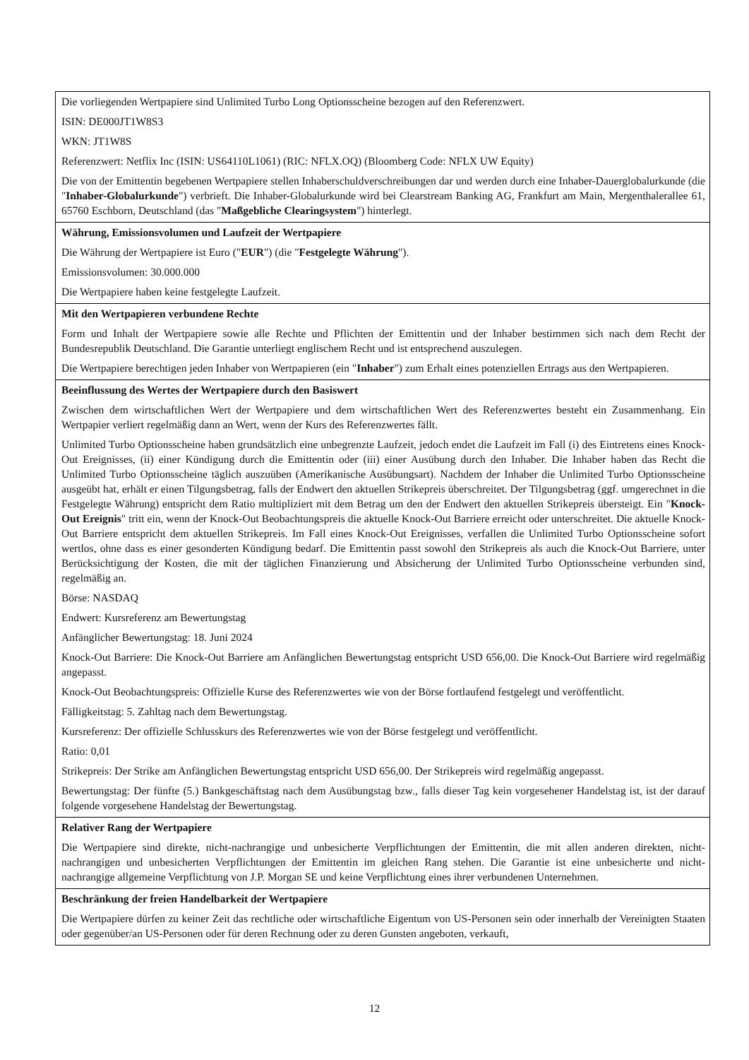Die vorliegenden Wertpapiere sind Unlimited Turbo Long Optionsscheine bezogen auf den Referenzwert.
ISIN: DE000JT1W8S3
WKN: JT1W8S
Referenzwert: Netflix Inc (ISIN: US64110L1061) (RIC: NFLX.OQ) (Bloomberg Code: NFLX UW Equity)
Die von der Emittentin begebenen Wertpapiere stellen Inhaberschuldverschreibungen dar und werden durch eine Inhaber-Dauerglobalurkunde (die "Inhaber-Globalurkunde") verbrieft. Die Inhaber-Globalurkunde wird bei Clearstream Banking AG, Frankfurt am Main, Mergenthalerallee 61, 65760 Eschborn, Deutschland (das "Maßgebliche Clearingsystem") hinterlegt.
Währung, Emissionsvolumen und Laufzeit der Wertpapiere
Die Währung der Wertpapiere ist Euro ("EUR") (die "Festgelegte Währung").
Emissionsvolumen: 30.000.000
Die Wertpapiere haben keine festgelegte Laufzeit.
Mit den Wertpapieren verbundene Rechte
Form und Inhalt der Wertpapiere sowie alle Rechte und Pflichten der Emittentin und der Inhaber bestimmen sich nach dem Recht der Bundesrepublik Deutschland. Die Garantie unterliegt englischem Recht und ist entsprechend auszulegen.
Die Wertpapiere berechtigen jeden Inhaber von Wertpapieren (ein "Inhaber") zum Erhalt eines potenziellen Ertrags aus den Wertpapieren.
Beeinflussung des Wertes der Wertpapiere durch den Basiswert
Zwischen dem wirtschaftlichen Wert der Wertpapiere und dem wirtschaftlichen Wert des Referenzwertes besteht ein Zusammenhang. Ein Wertpapier verliert regelmäßig dann an Wert, wenn der Kurs des Referenzwertes fällt.
Unlimited Turbo Optionsscheine haben grundsätzlich eine unbegrenzte Laufzeit, jedoch endet die Laufzeit im Fall (i) des Eintretens eines Knock-Out Ereignisses, (ii) einer Kündigung durch die Emittentin oder (iii) einer Ausübung durch den Inhaber. Die Inhaber haben das Recht die Unlimited Turbo Optionsscheine täglich auszuüben (Amerikanische Ausübungsart). Nachdem der Inhaber die Unlimited Turbo Optionsscheine ausgeübt hat, erhält er einen Tilgungsbetrag, falls der Endwert den aktuellen Strikepreis überschreitet. Der Tilgungsbetrag (ggf. umgerechnet in die Festgelegte Währung) entspricht dem Ratio multipliziert mit dem Betrag um den der Endwert den aktuellen Strikepreis übersteigt. Ein "Knock-Out Ereignis" tritt ein, wenn der Knock-Out Beobachtungspreis die aktuelle Knock-Out Barriere erreicht oder unterschreitet. Die aktuelle Knock-Out Barriere entspricht dem aktuellen Strikepreis. Im Fall eines Knock-Out Ereignisses, verfallen die Unlimited Turbo Optionsscheine sofort wertlos, ohne dass es einer gesonderten Kündigung bedarf. Die Emittentin passt sowohl den Strikepreis als auch die Knock-Out Barriere, unter Berücksichtigung der Kosten, die mit der täglichen Finanzierung und Absicherung der Unlimited Turbo Optionsscheine verbunden sind, regelmäßig an.
Börse: NASDAQ
Endwert: Kursreferenz am Bewertungstag
Anfänglicher Bewertungstag: 18. Juni 2024
Knock-Out Barriere: Die Knock-Out Barriere am Anfänglichen Bewertungstag entspricht USD 656,00. Die Knock-Out Barriere wird regelmäßig angepasst.
Knock-Out Beobachtungspreis: Offizielle Kurse des Referenzwertes wie von der Börse fortlaufend festgelegt und veröffentlicht.
Fälligkeitstag: 5. Zahltag nach dem Bewertungstag.
Kursreferenz: Der offizielle Schlusskurs des Referenzwertes wie von der Börse festgelegt und veröffentlicht.
Ratio: 0,01
Strikepreis: Der Strike am Anfänglichen Bewertungstag entspricht USD 656,00. Der Strikepreis wird regelmäßig angepasst.
Bewertungstag: Der fünfte (5.) Bankgeschäftstag nach dem Ausübungstag bzw., falls dieser Tag kein vorgesehener Handelstag ist, ist der darauf folgende vorgesehene Handelstag der Bewertungstag.
Relativer Rang der Wertpapiere
Die Wertpapiere sind direkte, nicht-nachrangige und unbesicherte Verpflichtungen der Emittentin, die mit allen anderen direkten, nicht-nachrangigen und unbesicherten Verpflichtungen der Emittentin im gleichen Rang stehen. Die Garantie ist eine unbesicherte und nicht-nachrangige allgemeine Verpflichtung von J.P. Morgan SE und keine Verpflichtung eines ihrer verbundenen Unternehmen.
Beschränkung der freien Handelbarkeit der Wertpapiere
Die Wertpapiere dürfen zu keiner Zeit das rechtliche oder wirtschaftliche Eigentum von US-Personen sein oder innerhalb der Vereinigten Staaten oder gegenüber/an US-Personen oder für deren Rechnung oder zu deren Gunsten angeboten, verkauft,
12